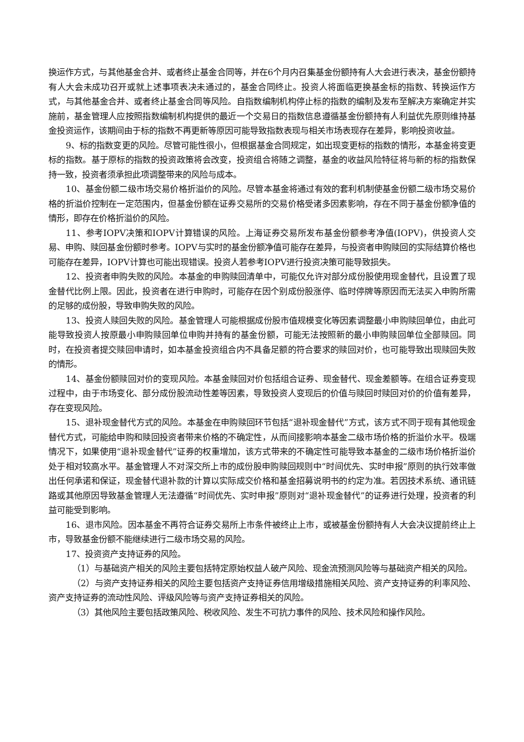换运作方式，与其他基金合并、或者终止基金合同等，并在6个月内召集基金份额持有人大会进行表决，基金份额持有人大会未成功召开或就上述事项表决未通过的，基金合同终止。投资人将面临更换基金标的指数、转换运作方式，与其他基金合并、或者终止基金合同等风险。自指数编制机构停止标的指数的编制及发布至解决方案确定并实施前，基金管理人应按照指数编制机构提供的最近一个交易日的指数信息遵循基金份额持有人利益优先原则维持基金投资运作，该期间由于标的指数不再更新等原因可能导致指数表现与相关市场表现存在差异，影响投资收益。
9、标的指数变更的风险。尽管可能性很小，但根据基金合同规定，如出现变更标的指数的情形，本基金将变更标的指数。基于原标的指数的投资政策将会改变，投资组合将随之调整，基金的收益风险特征将与新的标的指数保持一致，投资者须承担此项调整带来的风险与成本。
10、基金份额二级市场交易价格折溢价的风险。尽管本基金将通过有效的套利机制使基金份额二级市场交易价格的折溢价控制在一定范围内，但基金份额在证券交易所的交易价格受诸多因素影响，存在不同于基金份额净值的情形，即存在价格折溢价的风险。
11、参考IOPV决策和IOPV计算错误的风险。上海证券交易所发布基金份额参考净值(IOPV)，供投资人交易、申购、赎回基金份额时参考。IOPV与实时的基金份额净值可能存在差异，与投资者申购赎回的实际结算价格也可能存在差异，IOPV计算也可能出现错误。投资人若参考IOPV进行投资决策可能导致损失。
12、投资者申购失败的风险。本基金的申购赎回清单中，可能仅允许对部分成份股使用现金替代，且设置了现金替代比例上限。因此，投资者在进行申购时，可能存在因个别成份股涨停、临时停牌等原因而无法买入申购所需的足够的成份股，导致申购失败的风险。
13、投资人赎回失败的风险。基金管理人可能根据成份股市值规模变化等因素调整最小申购赎回单位，由此可能导致投资人按原最小申购赎回单位申购并持有的基金份额，可能无法按照新的最小申购赎回单位全部赎回。同时，在投资者提交赎回申请时，如本基金投资组合内不具备足额的符合要求的赎回对价，也可能导致出现赎回失败的情形。
14、基金份额赎回对价的变现风险。本基金赎回对价包括组合证券、现金替代、现金差额等。在组合证券变现过程中，由于市场变化、部分成份股流动性差等因素，导致投资人变现后的价值与赎回时赎回对价的价值有差异，存在变现风险。
15、退补现金替代方式的风险。本基金在申购赎回环节包括“退补现金替代”方式，该方式不同于现有其他现金替代方式，可能给申购和赎回投资者带来价格的不确定性，从而间接影响本基金二级市场价格的折溢价水平。极端情况下，如果使用“退补现金替代”证券的权重增加，该方式带来的不确定性可能导致本基金的二级市场价格折溢价处于相对较高水平。基金管理人不对深交所上市的成份股申购赎回规则中“时间优先、实时申报”原则的执行效率做出任何承诺和保证，现金替代退补款的计算以实际成交价格和基金招募说明书的约定为准。若因技术系统、通讯链路或其他原因导致基金管理人无法遵循“时间优先、实时申报”原则对“退补现金替代”的证券进行处理，投资者的利益可能受到影响。
16、退市风险。因本基金不再符合证券交易所上市条件被终止上市，或被基金份额持有人大会决议提前终止上市，导致基金份额不能继续进行二级市场交易的风险。
17、投资资产支持证券的风险。
（1）与基础资产相关的风险主要包括特定原始权益人破产风险、现金流预测风险等与基础资产相关的风险。
（2）与资产支持证券相关的风险主要包括资产支持证券信用增级措施相关风险、资产支持证券的利率风险、资产支持证券的流动性风险、评级风险等与资产支持证券相关的风险。
（3）其他风险主要包括政策风险、税收风险、发生不可抗力事件的风险、技术风险和操作风险。